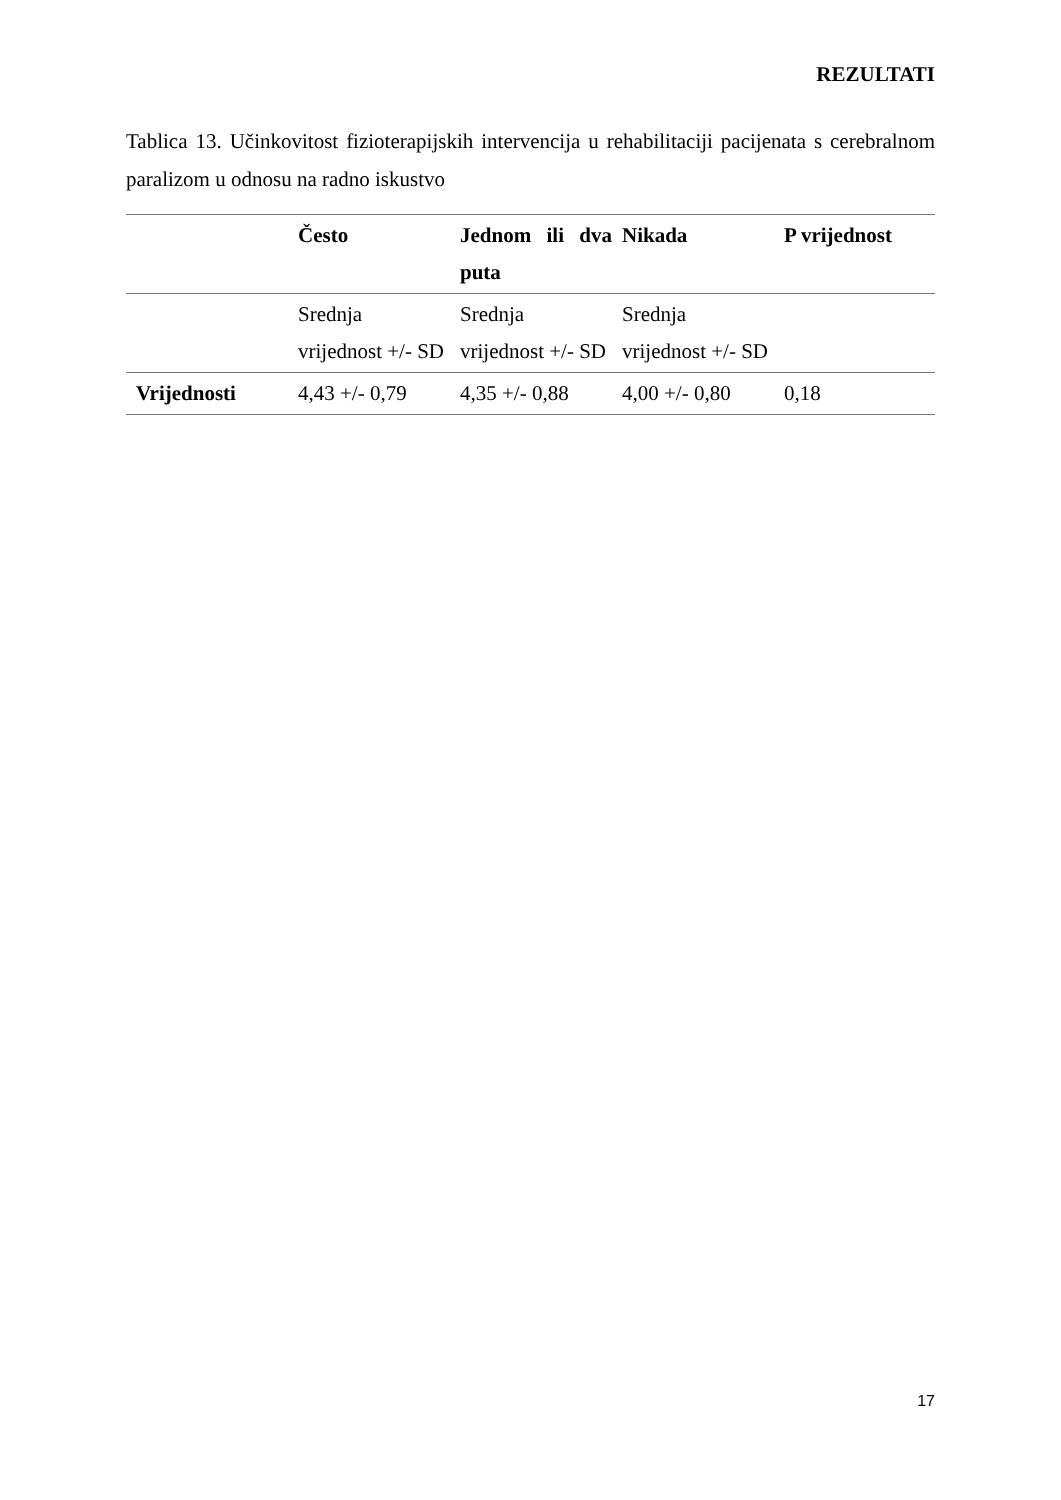REZULTATI
Tablica 13. Učinkovitost fizioterapijskih intervencija u rehabilitaciji pacijenata s cerebralnom paralizom u odnosu na radno iskustvo
| | Često | Jednom ili dva puta | Nikada | P vrijednost |
| --- | --- | --- | --- | --- |
| | Srednja vrijednost +/- SD | Srednja vrijednost +/- SD | Srednja vrijednost +/- SD | |
| Vrijednosti | 4,43 +/- 0,79 | 4,35 +/- 0,88 | 4,00 +/- 0,80 | 0,18 |
17